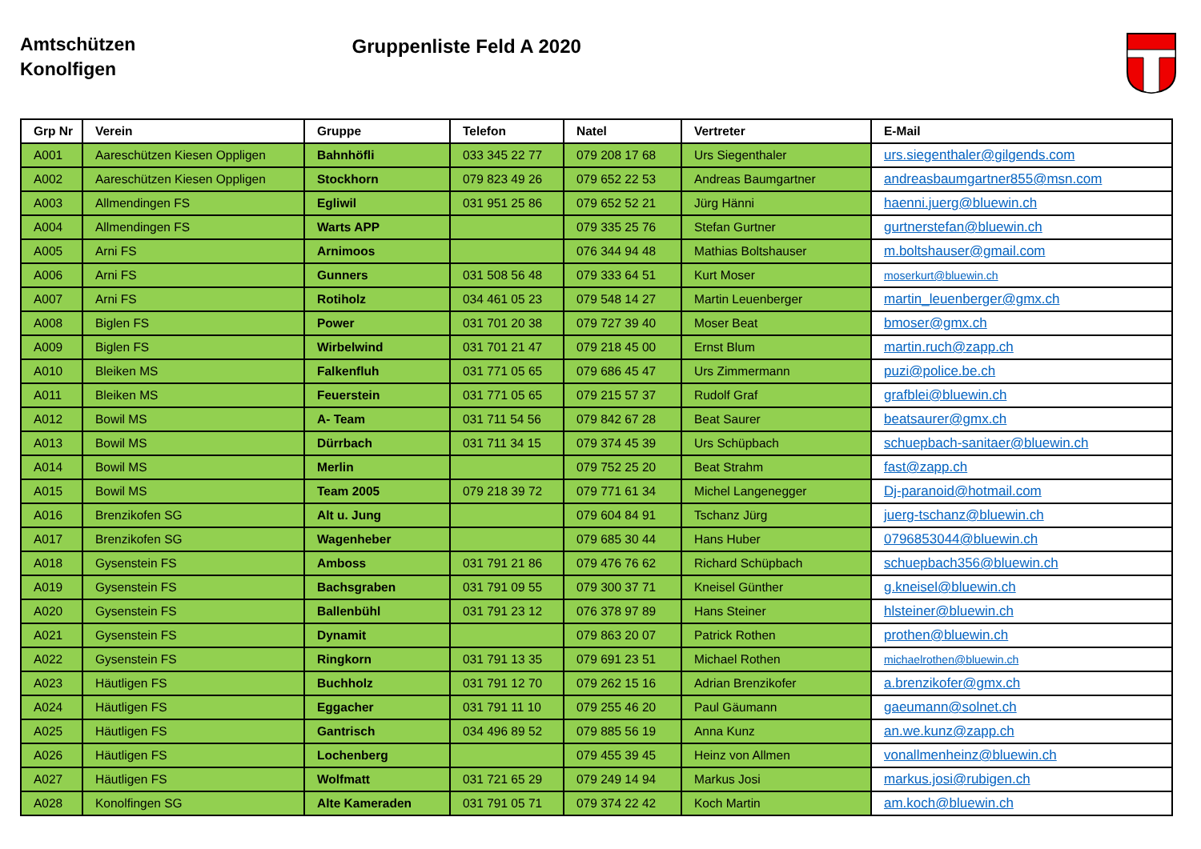Amtschützen
Konolfigen
Gruppenliste Feld A 2020
| Grp Nr | Verein | Gruppe | Telefon | Natel | Vertreter | E-Mail |
| --- | --- | --- | --- | --- | --- | --- |
| A001 | Aareschützen Kiesen Oppligen | Bahnhöfli | 033 345 22 77 | 079 208 17 68 | Urs Siegenthaler | urs.siegenthaler@gilgends.com |
| A002 | Aareschützen Kiesen Oppligen | Stockhorn | 079 823 49 26 | 079 652 22 53 | Andreas Baumgartner | andreasbaumgartner855@msn.com |
| A003 | Allmendingen FS | Egliwil | 031 951 25 86 | 079 652 52 21 | Jürg Hänni | haenni.juerg@bluewin.ch |
| A004 | Allmendingen FS | Warts APP | | 079 335 25 76 | Stefan Gurtner | gurtnerstefan@bluewin.ch |
| A005 | Arni FS | Arnimoos | | 076 344 94 48 | Mathias Boltshauser | m.boltshauser@gmail.com |
| A006 | Arni FS | Gunners | 031 508 56 48 | 079 333 64 51 | Kurt Moser | moserkurt@bluewin.ch |
| A007 | Arni FS | Rotiholz | 034 461 05 23 | 079 548 14 27 | Martin Leuenberger | martin_leuenberger@gmx.ch |
| A008 | Biglen FS | Power | 031 701 20 38 | 079 727 39 40 | Moser Beat | bmoser@gmx.ch |
| A009 | Biglen FS | Wirbelwind | 031 701 21 47 | 079 218 45 00 | Ernst Blum | martin.ruch@zapp.ch |
| A010 | Bleiken MS | Falkenfluh | 031 771 05 65 | 079 686 45 47 | Urs Zimmermann | puzi@police.be.ch |
| A011 | Bleiken MS | Feuerstein | 031 771 05 65 | 079 215 57 37 | Rudolf Graf | grafblei@bluewin.ch |
| A012 | Bowil MS | A- Team | 031 711 54 56 | 079 842 67 28 | Beat Saurer | beatsaurer@gmx.ch |
| A013 | Bowil MS | Dürrbach | 031 711 34 15 | 079 374 45 39 | Urs Schüpbach | schuepbach-sanitaer@bluewin.ch |
| A014 | Bowil MS | Merlin | | 079 752 25 20 | Beat Strahm | fast@zapp.ch |
| A015 | Bowil MS | Team 2005 | 079 218 39 72 | 079 771 61 34 | Michel Langenegger | Dj-paranoid@hotmail.com |
| A016 | Brenzikofen SG | Alt u. Jung | | 079 604 84 91 | Tschanz Jürg | juerg-tschanz@bluewin.ch |
| A017 | Brenzikofen SG | Wagenheber | | 079 685 30 44 | Hans Huber | 0796853044@bluewin.ch |
| A018 | Gysenstein FS | Amboss | 031 791 21 86 | 079 476 76 62 | Richard Schüpbach | schuepbach356@bluewin.ch |
| A019 | Gysenstein FS | Bachsgraben | 031 791 09 55 | 079 300 37 71 | Kneisel Günther | g.kneisel@bluewin.ch |
| A020 | Gysenstein FS | Ballenbühl | 031 791 23 12 | 076 378 97 89 | Hans Steiner | hlsteiner@bluewin.ch |
| A021 | Gysenstein FS | Dynamit | | 079 863 20 07 | Patrick Rothen | prothen@bluewin.ch |
| A022 | Gysenstein FS | Ringkorn | 031 791 13 35 | 079 691 23 51 | Michael Rothen | michaelrothen@bluewin.ch |
| A023 | Häutligen FS | Buchholz | 031 791 12 70 | 079 262 15 16 | Adrian Brenzikofer | a.brenzikofer@gmx.ch |
| A024 | Häutligen FS | Eggacher | 031 791 11 10 | 079 255 46 20 | Paul Gäumann | gaeumann@solnet.ch |
| A025 | Häutligen FS | Gantrisch | 034 496 89 52 | 079 885 56 19 | Anna Kunz | an.we.kunz@zapp.ch |
| A026 | Häutligen FS | Lochenberg | | 079 455 39 45 | Heinz von Allmen | vonallmenheinz@bluewin.ch |
| A027 | Häutligen FS | Wolfmatt | 031 721 65 29 | 079 249 14 94 | Markus Josi | markus.josi@rubigen.ch |
| A028 | Konolfingen SG | Alte Kameraden | 031 791 05 71 | 079 374 22 42 | Koch Martin | am.koch@bluewin.ch |